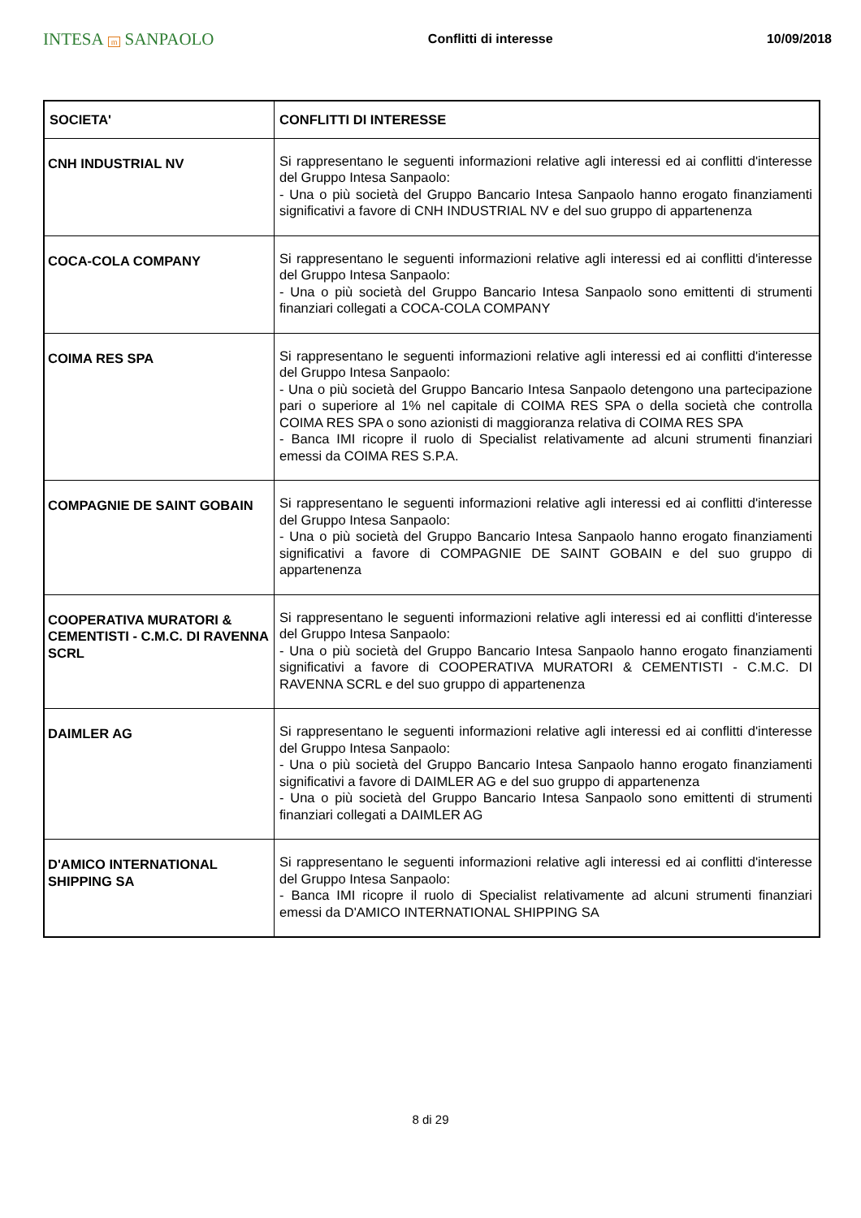INTESA m SANPAOLO
Conflitti di interesse 10/09/2018
| SOCIETA' | CONFLITTI DI INTERESSE |
| --- | --- |
| CNH INDUSTRIAL NV | Si rappresentano le seguenti informazioni relative agli interessi ed ai conflitti d'interesse del Gruppo Intesa Sanpaolo: - Una o più società del Gruppo Bancario Intesa Sanpaolo hanno erogato finanziamenti significativi a favore di CNH INDUSTRIAL NV e del suo gruppo di appartenenza |
| COCA-COLA COMPANY | Si rappresentano le seguenti informazioni relative agli interessi ed ai conflitti d'interesse del Gruppo Intesa Sanpaolo: - Una o più società del Gruppo Bancario Intesa Sanpaolo sono emittenti di strumenti finanziari collegati a COCA-COLA COMPANY |
| COIMA RES SPA | Si rappresentano le seguenti informazioni relative agli interessi ed ai conflitti d'interesse del Gruppo Intesa Sanpaolo: - Una o più società del Gruppo Bancario Intesa Sanpaolo detengono una partecipazione pari o superiore al 1% nel capitale di COIMA RES SPA o della società che controlla COIMA RES SPA o sono azionisti di maggioranza relativa di COIMA RES SPA - Banca IMI ricopre il ruolo di Specialist relativamente ad alcuni strumenti finanziari emessi da COIMA RES S.P.A. |
| COMPAGNIE DE SAINT GOBAIN | Si rappresentano le seguenti informazioni relative agli interessi ed ai conflitti d'interesse del Gruppo Intesa Sanpaolo: - Una o più società del Gruppo Bancario Intesa Sanpaolo hanno erogato finanziamenti significativi a favore di COMPAGNIE DE SAINT GOBAIN e del suo gruppo di appartenenza |
| COOPERATIVA MURATORI & CEMENTISTI - C.M.C. DI RAVENNA SCRL | Si rappresentano le seguenti informazioni relative agli interessi ed ai conflitti d'interesse del Gruppo Intesa Sanpaolo: - Una o più società del Gruppo Bancario Intesa Sanpaolo hanno erogato finanziamenti significativi a favore di COOPERATIVA MURATORI & CEMENTISTI - C.M.C. DI RAVENNA SCRL e del suo gruppo di appartenenza |
| DAIMLER AG | Si rappresentano le seguenti informazioni relative agli interessi ed ai conflitti d'interesse del Gruppo Intesa Sanpaolo: - Una o più società del Gruppo Bancario Intesa Sanpaolo hanno erogato finanziamenti significativi a favore di DAIMLER AG e del suo gruppo di appartenenza - Una o più società del Gruppo Bancario Intesa Sanpaolo sono emittenti di strumenti finanziari collegati a DAIMLER AG |
| D'AMICO INTERNATIONAL SHIPPING SA | Si rappresentano le seguenti informazioni relative agli interessi ed ai conflitti d'interesse del Gruppo Intesa Sanpaolo: - Banca IMI ricopre il ruolo di Specialist relativamente ad alcuni strumenti finanziari emessi da D'AMICO INTERNATIONAL SHIPPING SA |
8 di 29